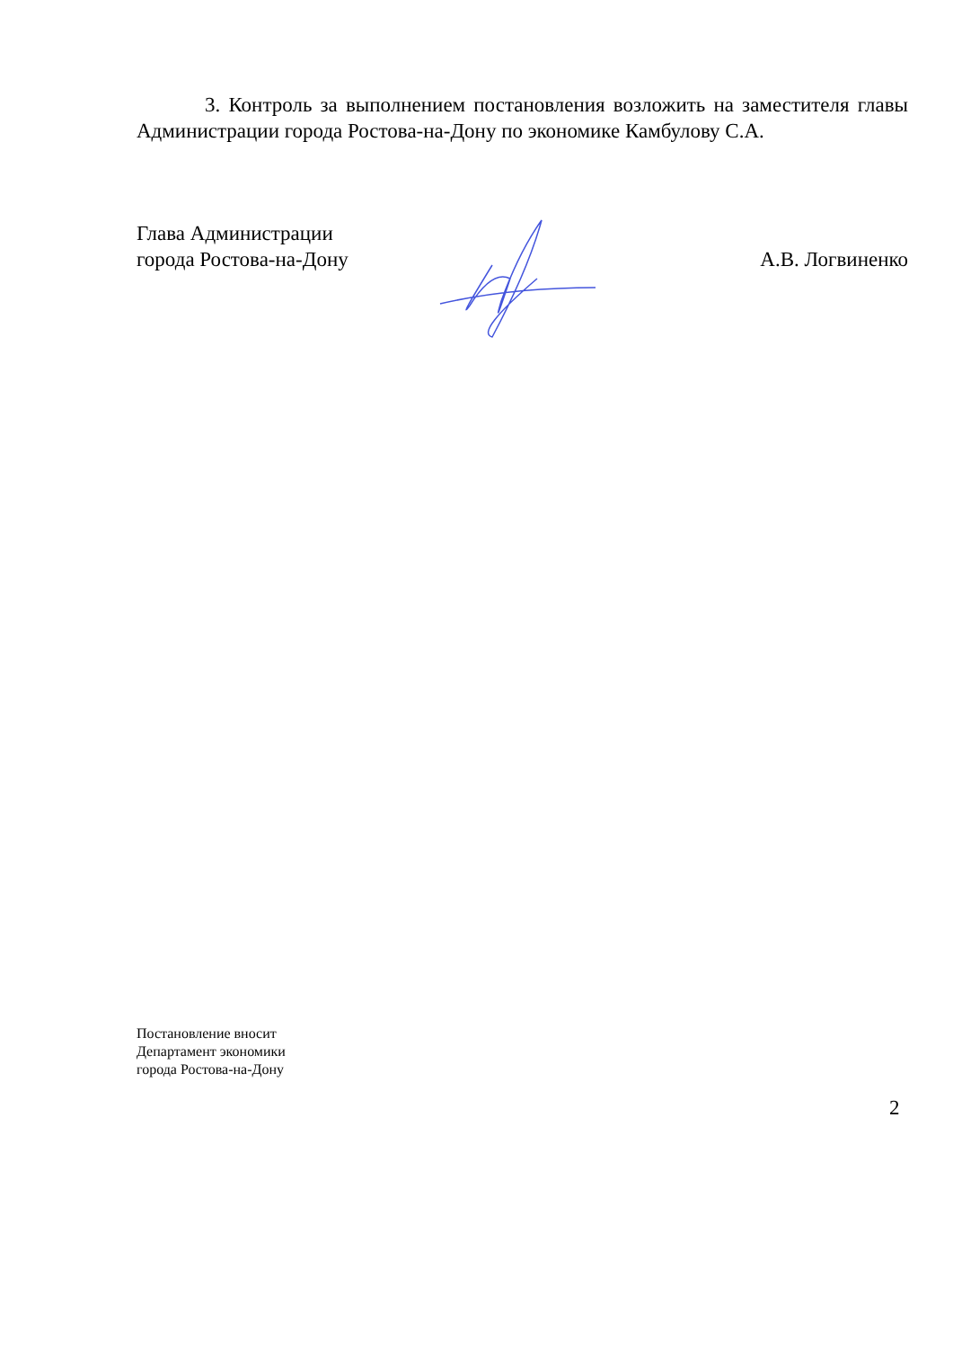3. Контроль за выполнением постановления возложить на заместителя главы Администрации города Ростова-на-Дону по экономике Камбулову С.А.
Глава Администрации
города Ростова-на-Дону
А.В. Логвиненко
Постановление вносит
Департамент экономики
города Ростова-на-Дону
2